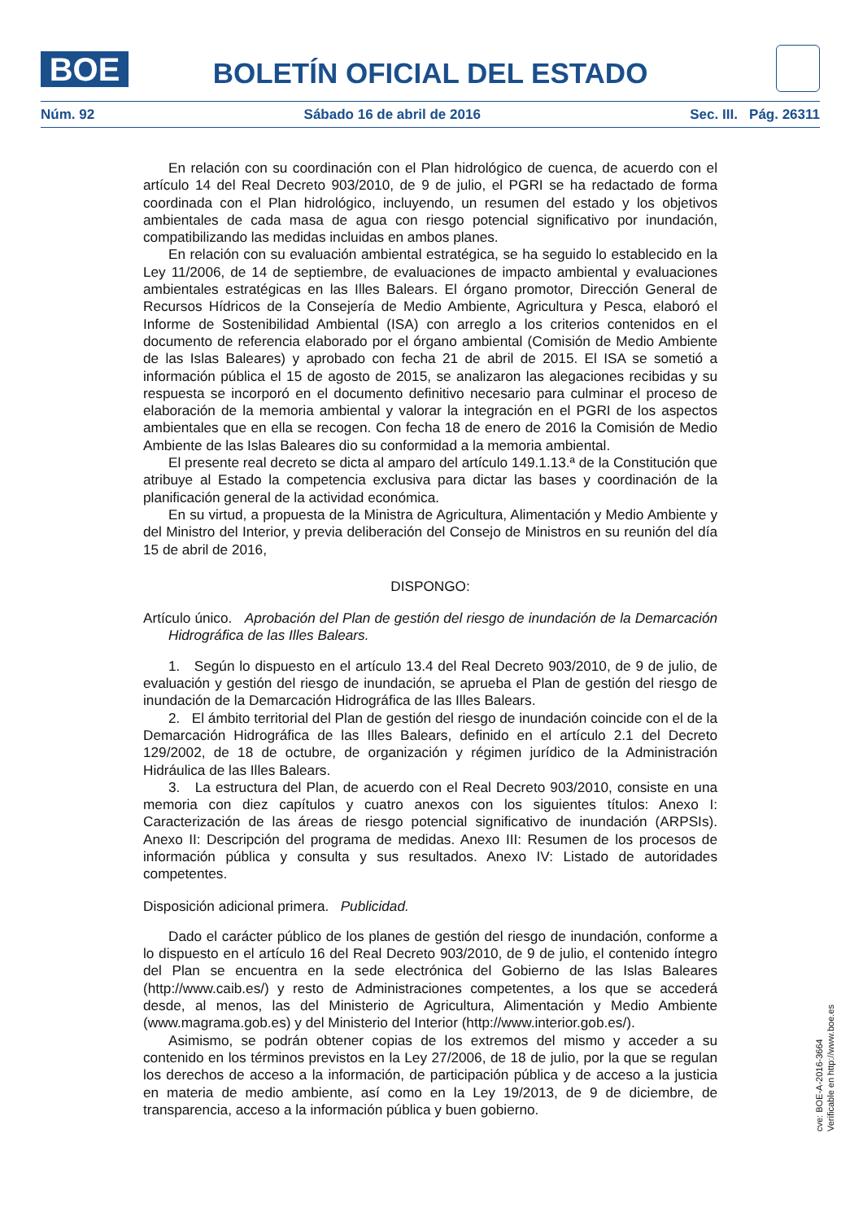BOE
BOLETÍN OFICIAL DEL ESTADO
Núm. 92 Sábado 16 de abril de 2016 Sec. III. Pág. 26311
En relación con su coordinación con el Plan hidrológico de cuenca, de acuerdo con el artículo 14 del Real Decreto 903/2010, de 9 de julio, el PGRI se ha redactado de forma coordinada con el Plan hidrológico, incluyendo, un resumen del estado y los objetivos ambientales de cada masa de agua con riesgo potencial significativo por inundación, compatibilizando las medidas incluidas en ambos planes.
En relación con su evaluación ambiental estratégica, se ha seguido lo establecido en la Ley 11/2006, de 14 de septiembre, de evaluaciones de impacto ambiental y evaluaciones ambientales estratégicas en las Illes Balears. El órgano promotor, Dirección General de Recursos Hídricos de la Consejería de Medio Ambiente, Agricultura y Pesca, elaboró el Informe de Sostenibilidad Ambiental (ISA) con arreglo a los criterios contenidos en el documento de referencia elaborado por el órgano ambiental (Comisión de Medio Ambiente de las Islas Baleares) y aprobado con fecha 21 de abril de 2015. El ISA se sometió a información pública el 15 de agosto de 2015, se analizaron las alegaciones recibidas y su respuesta se incorporó en el documento definitivo necesario para culminar el proceso de elaboración de la memoria ambiental y valorar la integración en el PGRI de los aspectos ambientales que en ella se recogen. Con fecha 18 de enero de 2016 la Comisión de Medio Ambiente de las Islas Baleares dio su conformidad a la memoria ambiental.
El presente real decreto se dicta al amparo del artículo 149.1.13.ª de la Constitución que atribuye al Estado la competencia exclusiva para dictar las bases y coordinación de la planificación general de la actividad económica.
En su virtud, a propuesta de la Ministra de Agricultura, Alimentación y Medio Ambiente y del Ministro del Interior, y previa deliberación del Consejo de Ministros en su reunión del día 15 de abril de 2016,
DISPONGO:
Artículo único. Aprobación del Plan de gestión del riesgo de inundación de la Demarcación Hidrográfica de las Illes Balears.
1. Según lo dispuesto en el artículo 13.4 del Real Decreto 903/2010, de 9 de julio, de evaluación y gestión del riesgo de inundación, se aprueba el Plan de gestión del riesgo de inundación de la Demarcación Hidrográfica de las Illes Balears.
2. El ámbito territorial del Plan de gestión del riesgo de inundación coincide con el de la Demarcación Hidrográfica de las Illes Balears, definido en el artículo 2.1 del Decreto 129/2002, de 18 de octubre, de organización y régimen jurídico de la Administración Hidráulica de las Illes Balears.
3. La estructura del Plan, de acuerdo con el Real Decreto 903/2010, consiste en una memoria con diez capítulos y cuatro anexos con los siguientes títulos: Anexo I: Caracterización de las áreas de riesgo potencial significativo de inundación (ARPSIs). Anexo II: Descripción del programa de medidas. Anexo III: Resumen de los procesos de información pública y consulta y sus resultados. Anexo IV: Listado de autoridades competentes.
Disposición adicional primera. Publicidad.
Dado el carácter público de los planes de gestión del riesgo de inundación, conforme a lo dispuesto en el artículo 16 del Real Decreto 903/2010, de 9 de julio, el contenido íntegro del Plan se encuentra en la sede electrónica del Gobierno de las Islas Baleares (http://www.caib.es/) y resto de Administraciones competentes, a los que se accederá desde, al menos, las del Ministerio de Agricultura, Alimentación y Medio Ambiente (www.magrama.gob.es) y del Ministerio del Interior (http://www.interior.gob.es/).
Asimismo, se podrán obtener copias de los extremos del mismo y acceder a su contenido en los términos previstos en la Ley 27/2006, de 18 de julio, por la que se regulan los derechos de acceso a la información, de participación pública y de acceso a la justicia en materia de medio ambiente, así como en la Ley 19/2013, de 9 de diciembre, de transparencia, acceso a la información pública y buen gobierno.
cve: BOE-A-2016-3664
Verificable en http://www.boe.es